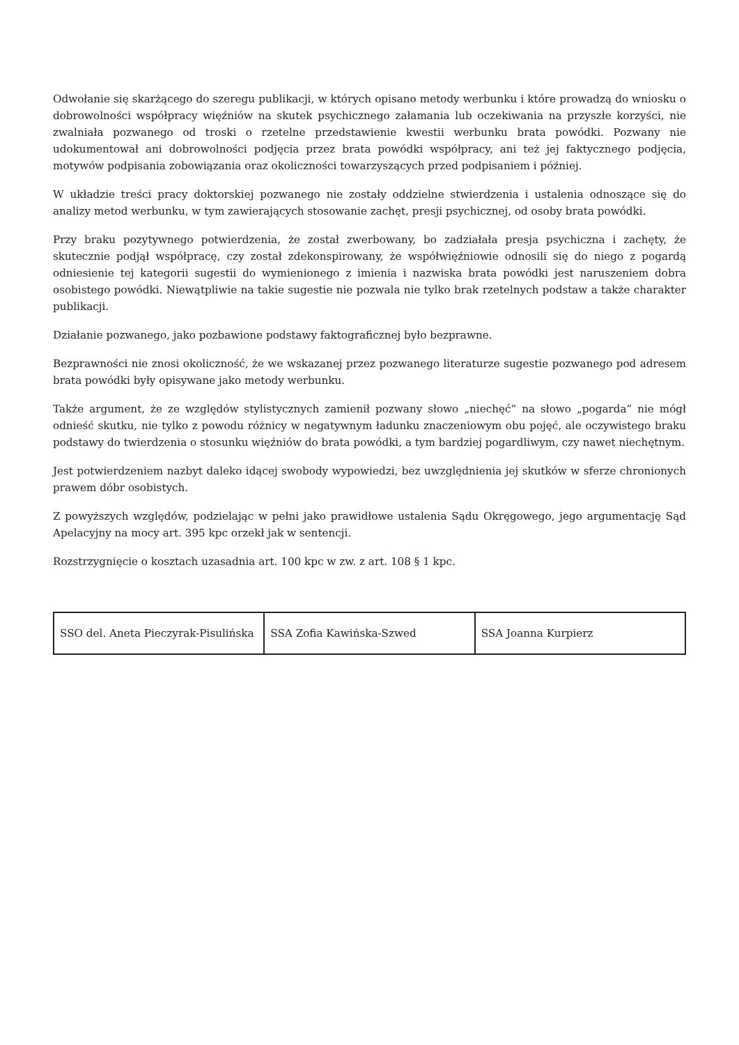Odwołanie się skarżącego do szeregu publikacji, w których opisano metody werbunku i które prowadzą do wniosku o dobrowolności współpracy więźniów na skutek psychicznego załamania lub oczekiwania na przyszłe korzyści, nie zwalniała pozwanego od troski o rzetelne przedstawienie kwestii werbunku brata powódki. Pozwany nie udokumentował ani dobrowolności podjęcia przez brata powódki współpracy, ani też jej faktycznego podjęcia, motywów podpisania zobowiązania oraz okoliczności towarzyszących przed podpisaniem i później.
W układzie treści pracy doktorskiej pozwanego nie zostały oddzielne stwierdzenia i ustalenia odnoszące się do analizy metod werbunku, w tym zawierających stosowanie zachęt, presji psychicznej, od osoby brata powódki.
Przy braku pozytywnego potwierdzenia, że został zwerbowany, bo zadziałała presja psychiczna i zachęty, że skutecznie podjął współpracę, czy został zdekonspirowany, że współwięźniowie odnosili się do niego z pogardą odniesienie tej kategorii sugestii do wymienionego z imienia i nazwiska brata powódki jest naruszeniem dobra osobistego powódki. Niewątpliwie na takie sugestie nie pozwala nie tylko brak rzetelnych podstaw a także charakter publikacji.
Działanie pozwanego, jako pozbawione podstawy faktograficznej było bezprawne.
Bezprawności nie znosi okoliczność, że we wskazanej przez pozwanego literaturze sugestie pozwanego pod adresem brata powódki były opisywane jako metody werbunku.
Także argument, że ze względów stylistycznych zamienił pozwany słowo „niechęć” na słowo „pogarda” nie mógł odnieść skutku, nie tylko z powodu różnicy w negatywnym ładunku znaczeniowym obu pojęć, ale oczywistego braku podstawy do twierdzenia o stosunku więźniów do brata powódki, a tym bardziej pogardliwym, czy nawet niechętnym.
Jest potwierdzeniem nazbyt daleko idącej swobody wypowiedzi, bez uwzględnienia jej skutków w sferze chronionych prawem dóbr osobistych.
Z powyższych względów, podzielając w pełni jako prawidłowe ustalenia Sądu Okręgowego, jego argumentację Sąd Apelacyjny na mocy art. 395 kpc orzekł jak w sentencji.
Rozstrzygnięcie o kosztach uzasadnia art. 100 kpc w zw. z art. 108 § 1 kpc.
| SSO del. Aneta Pieczyrak-Pisulińska | SSA Zofia Kawińska-Szwed | SSA Joanna Kurpierz |